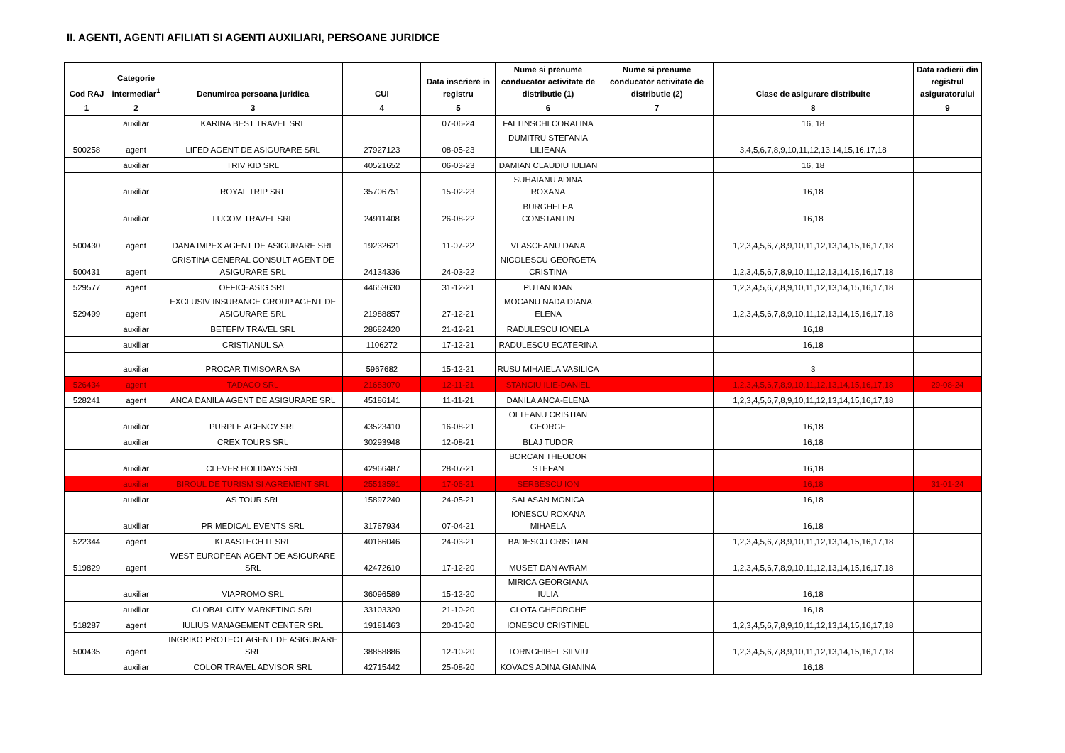II. AGENTI, AGENTI AFILIATI SI AGENTI AUXILIARI, PERSOANE JURIDICE
| Cod RAJ | Categorie intermediar<sup>1</sup> | Denumirea persoana juridica | CUI | Data inscriere in registru | Nume si prenume conducator activitate de distributie (1) | Nume si prenume conducator activitate de distributie (2) | Clase de asigurare distribuite | Data radierii din registrul asiguratorului |
| --- | --- | --- | --- | --- | --- | --- | --- | --- |
| 1 | 2 | 3 | 4 | 5 | 6 | 7 | 8 | 9 |
| | auxiliar | KARINA BEST TRAVEL SRL | | 07-06-24 | FALTINSCHI CORALINA | | 16, 18 | |
| 500258 | agent | LIFED AGENT DE ASIGURARE SRL | 27927123 | 08-05-23 | DUMITRU STEFANIA LILIEANA | | 3,4,5,6,7,8,9,10,11,12,13,14,15,16,17,18 | |
| | auxiliar | TRIV KID SRL | 40521652 | 06-03-23 | DAMIAN CLAUDIU IULIAN | | 16, 18 | |
| | auxiliar | ROYAL TRIP SRL | 35706751 | 15-02-23 | SUHAIANU ADINA ROXANA | | 16,18 | |
| | auxiliar | LUCOM TRAVEL SRL | 24911408 | 26-08-22 | BURGHELEA CONSTANTIN | | 16,18 | |
| 500430 | agent | DANA IMPEX AGENT DE ASIGURARE SRL | 19232621 | 11-07-22 | VLASCEANU DANA | | 1,2,3,4,5,6,7,8,9,10,11,12,13,14,15,16,17,18 | |
| 500431 | agent | CRISTINA GENERAL CONSULT AGENT DE ASIGURARE SRL | 24134336 | 24-03-22 | NICOLESCU GEORGETA CRISTINA | | 1,2,3,4,5,6,7,8,9,10,11,12,13,14,15,16,17,18 | |
| 529577 | agent | OFFICEASIG SRL | 44653630 | 31-12-21 | PUTAN IOAN | | 1,2,3,4,5,6,7,8,9,10,11,12,13,14,15,16,17,18 | |
| 529499 | agent | EXCLUSIV INSURANCE GROUP AGENT DE ASIGURARE SRL | 21988857 | 27-12-21 | MOCANU NADA DIANA ELENA | | 1,2,3,4,5,6,7,8,9,10,11,12,13,14,15,16,17,18 | |
| | auxiliar | BETEFIV TRAVEL SRL | 28682420 | 21-12-21 | RADULESCU IONELA | | 16,18 | |
| | auxiliar | CRISTIANUL SA | 1106272 | 17-12-21 | RADULESCU ECATERINA | | 16,18 | |
| | auxiliar | PROCAR TIMISOARA SA | 5967682 | 15-12-21 | RUSU MIHAIELA VASILICA | | 3 | |
| 526434 | agent | TADACO SRL | 21683070 | 12-11-21 | STANCIU ILIE-DANIEL | | 1,2,3,4,5,6,7,8,9,10,11,12,13,14,15,16,17,18 | 29-08-24 |
| 528241 | agent | ANCA DANILA AGENT DE ASIGURARE SRL | 45186141 | 11-11-21 | DANILA ANCA-ELENA | | 1,2,3,4,5,6,7,8,9,10,11,12,13,14,15,16,17,18 | |
| | auxiliar | PURPLE AGENCY SRL | 43523410 | 16-08-21 | OLTEANU CRISTIAN GEORGE | | 16,18 | |
| | auxiliar | CREX TOURS SRL | 30293948 | 12-08-21 | BLAJ TUDOR | | 16,18 | |
| | auxiliar | CLEVER HOLIDAYS SRL | 42966487 | 28-07-21 | BORCAN THEODOR STEFAN | | 16,18 | |
| | auxiliar | BIROUL DE TURISM SI AGREMENT SRL | 25513591 | 17-06-21 | SERBESCU ION | | 16,18 | 31-01-24 |
| | auxiliar | AS TOUR SRL | 15897240 | 24-05-21 | SALASAN MONICA | | 16,18 | |
| | auxiliar | PR MEDICAL EVENTS SRL | 31767934 | 07-04-21 | IONESCU ROXANA MIHAELA | | 16,18 | |
| 522344 | agent | KLAASTECH IT SRL | 40166046 | 24-03-21 | BADESCU CRISTIAN | | 1,2,3,4,5,6,7,8,9,10,11,12,13,14,15,16,17,18 | |
| 519829 | agent | WEST EUROPEAN AGENT DE ASIGURARE SRL | 42472610 | 17-12-20 | MUSET DAN AVRAM | | 1,2,3,4,5,6,7,8,9,10,11,12,13,14,15,16,17,18 | |
| | auxiliar | VIAPROMO SRL | 36096589 | 15-12-20 | MIRICA GEORGIANA IULIA | | 16,18 | |
| | auxiliar | GLOBAL CITY MARKETING SRL | 33103320 | 21-10-20 | CLOTA GHEORGHE | | 16,18 | |
| 518287 | agent | IULIUS MANAGEMENT CENTER SRL | 19181463 | 20-10-20 | IONESCU CRISTINEL | | 1,2,3,4,5,6,7,8,9,10,11,12,13,14,15,16,17,18 | |
| 500435 | agent | INGRIKO PROTECT AGENT DE ASIGURARE SRL | 38858886 | 12-10-20 | TORNGHIBEL SILVIU | | 1,2,3,4,5,6,7,8,9,10,11,12,13,14,15,16,17,18 | |
| | auxiliar | COLOR TRAVEL ADVISOR SRL | 42715442 | 25-08-20 | KOVACS ADINA GIANINA | | 16,18 | |